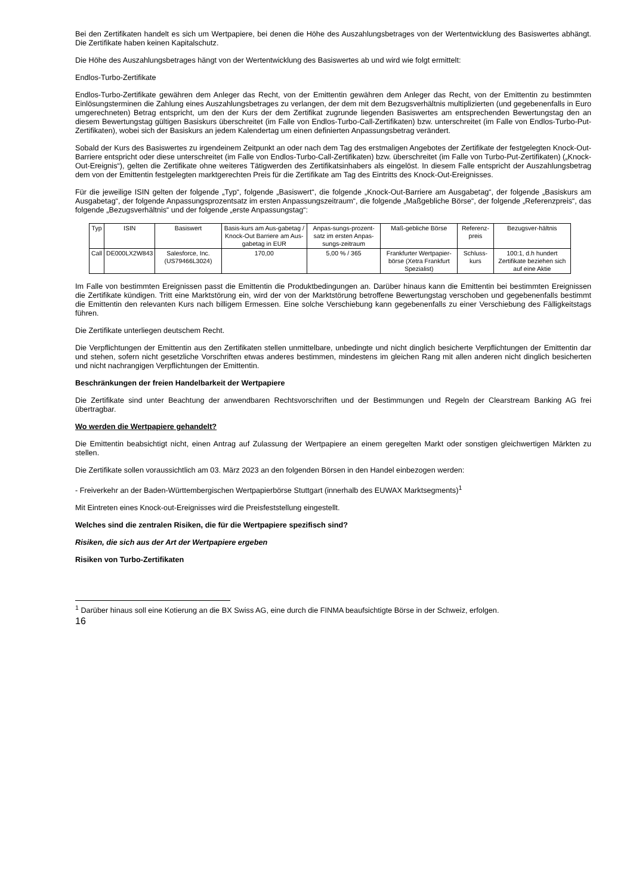Bei den Zertifikaten handelt es sich um Wertpapiere, bei denen die Höhe des Auszahlungsbetrages von der Wertentwicklung des Basiswertes abhängt. Die Zertifikate haben keinen Kapitalschutz.
Die Höhe des Auszahlungsbetrages hängt von der Wertentwicklung des Basiswertes ab und wird wie folgt ermittelt:
Endlos-Turbo-Zertifikate
Endlos-Turbo-Zertifikate gewähren dem Anleger das Recht, von der Emittentin gewähren dem Anleger das Recht, von der Emittentin zu bestimmten Einlösungsterminen die Zahlung eines Auszahlungsbetrages zu verlangen, der dem mit dem Bezugsverhältnis multiplizierten (und gegebenenfalls in Euro umgerechneten) Betrag entspricht, um den der Kurs der dem Zertifikat zugrunde liegenden Basiswertes am entsprechenden Bewertungstag den an diesem Bewertungstag gültigen Basiskurs überschreitet (im Falle von Endlos-Turbo-Call-Zertifikaten) bzw. unterschreitet (im Falle von Endlos-Turbo-Put-Zertifikaten), wobei sich der Basiskurs an jedem Kalendertag um einen definierten Anpassungsbetrag verändert.
Sobald der Kurs des Basiswertes zu irgendeinem Zeitpunkt an oder nach dem Tag des erstmaligen Angebotes der Zertifikate der festgelegten Knock-Out-Barriere entspricht oder diese unterschreitet (im Falle von Endlos-Turbo-Call-Zertifikaten) bzw. überschreitet (im Falle von Turbo-Put-Zertifikaten) („Knock-Out-Ereignis“), gelten die Zertifikate ohne weiteres Tätigwerden des Zertifikatsinhabers als eingelöst. In diesem Falle entspricht der Auszahlungsbetrag dem von der Emittentin festgelegten marktgerechten Preis für die Zertifikate am Tag des Eintritts des Knock-Out-Ereignisses.
Für die jeweilige ISIN gelten der folgende „Typ“, folgende „Basiswert“, die folgende „Knock-Out-Barriere am Ausgabetag“, der folgende „Basiskurs am Ausgabetag“, der folgende Anpassungsprozentsatz im ersten Anpassungszeitraum“, die folgende „Maßgebliche Börse“, der folgende „Referenzpreis“, das folgende „Bezugsverhältnis“ und der folgende „erste Anpassungstag“:
| Typ | ISIN | Basiswert | Basis-kurs am Aus-gabetag / Knock-Out Barriere am Aus-gabetag in EUR | Anpas-sungs-prozent-satz im ersten Anpas-sungs-zeitraum | Maß-gebliche Börse | Referenz-preis | Bezugsver-hältnis |
| Call | DE000LX2W843 | Salesforce, Inc. (US79466L3024) | 170,00 | 5,00 % / 365 | Frankfurter Wertpapier-börse (Xetra Frankfurt Spezialist) | Schluss-kurs | 100:1, d.h hundert Zertifikate beziehen sich auf eine Aktie |
Im Falle von bestimmten Ereignissen passt die Emittentin die Produktbedingungen an. Darüber hinaus kann die Emittentin bei bestimmten Ereignissen die Zertifikate kündigen. Tritt eine Marktstörung ein, wird der von der Marktstörung betroffene Bewertungstag verschoben und gegebenenfalls bestimmt die Emittentin den relevanten Kurs nach billigem Ermessen. Eine solche Verschiebung kann gegebenenfalls zu einer Verschiebung des Fälligkeitstags führen.
Die Zertifikate unterliegen deutschem Recht.
Die Verpflichtungen der Emittentin aus den Zertifikaten stellen unmittelbare, unbedingte und nicht dinglich besicherte Verpflichtungen der Emittentin dar und stehen, sofern nicht gesetzliche Vorschriften etwas anderes bestimmen, mindestens im gleichen Rang mit allen anderen nicht dinglich besicherten und nicht nachrangigen Verpflichtungen der Emittentin.
Beschränkungen der freien Handelbarkeit der Wertpapiere
Die Zertifikate sind unter Beachtung der anwendbaren Rechtsvorschriften und der Bestimmungen und Regeln der Clearstream Banking AG frei übertragbar.
Wo werden die Wertpapiere gehandelt?
Die Emittentin beabsichtigt nicht, einen Antrag auf Zulassung der Wertpapiere an einem geregelten Markt oder sonstigen gleichwertigen Märkten zu stellen.
Die Zertifikate sollen voraussichtlich am 03. März 2023 an den folgenden Börsen in den Handel einbezogen werden:
- Freiverkehr an der Baden-Württembergischen Wertpapierbörse Stuttgart (innerhalb des EUWAX Marktsegments)<sup>1</sup>
Mit Eintreten eines Knock-out-Ereignisses wird die Preisfeststellung eingestellt.
Welches sind die zentralen Risiken, die für die Wertpapiere spezifisch sind?
Risiken, die sich aus der Art der Wertpapiere ergeben
Risiken von Turbo-Zertifikaten
<sup>1</sup> Darüber hinaus soll eine Kotierung an die BX Swiss AG, eine durch die FINMA beaufsichtigte Börse in der Schweiz, erfolgen.
16